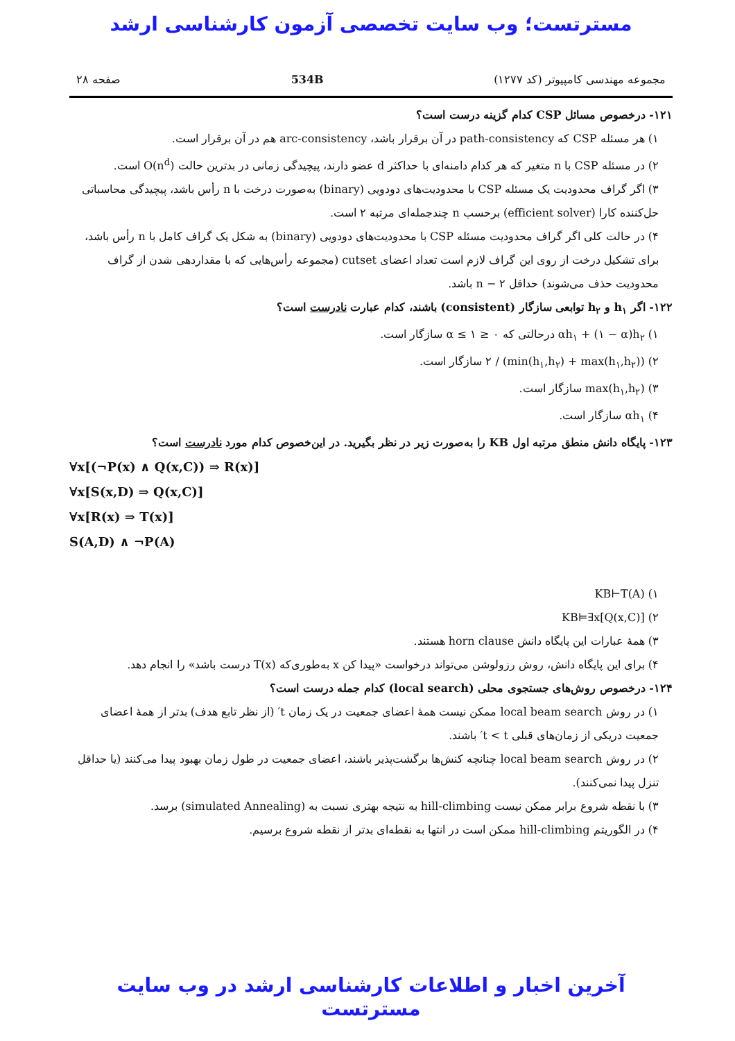مسترتست؛ وب سایت تخصصی آزمون کارشناسی ارشد
مجموعه مهندسی کامپیوتر (کد ۱۲۷۷) 534B صفحه ۲۸
۱۲۱- درخصوص مسائل CSP کدام گزینه درست است؟
۱) هر مسئله CSP که path-consistency در آن برقرار باشد، arc-consistency هم در آن برقرار است.
۲) در مسئله CSP با n متغیر که هر کدام دامنه‌ای با حداکثر d عضو دارند، پیچیدگی زمانی در بدترین حالت O(n<sup>d</sup>) است.
۳) اگر گراف محدودیت یک مسئله CSP با محدودیت‌های دودویی (binary) به‌صورت درخت با n رأس باشد، پیچیدگی محاسباتی حل‌کننده کارا (efficient solver) برحسب n چندجمله‌ای مرتبه ۲ است.
۴) در حالت کلی اگر گراف محدودیت مسئله CSP با محدودیت‌های دودویی (binary) به شکل یک گراف کامل با n رأس باشد، برای تشکیل درخت از روی این گراف لازم است تعداد اعضای cutset (مجموعه رأس‌هایی که با مقداردهی شدن از گراف محدودیت حذف می‌شوند) حداقل n − ۲ باشد.
۱۲۲- اگر h<sub>۱</sub> و h<sub>۲</sub> توابعی سازگار (consistent) باشند، کدام عبارت نادرست است؟
۱) αh<sub>۱</sub> + (۱ − α)h<sub>۲</sub> درحالتی که ۰ ≤ α ≤ ۱ سازگار است.
۲) (min(h<sub>۱</sub>,h<sub>۲</sub>) + max(h<sub>۱</sub>,h<sub>۲</sub>)) / ۲ سازگار است.
۳) max(h<sub>۱</sub>,h<sub>۲</sub>) سازگار است.
۴) αh<sub>۱</sub> سازگار است.
۱۲۳- پایگاه دانش منطق مرتبه اول KB را به‌صورت زیر در نظر بگیرید. در این‌خصوص کدام مورد نادرست است؟
∀x[(¬P(x) ∧ Q(x,C)) ⇒ R(x)]
∀x[S(x,D) ⇒ Q(x,C)]
∀x[R(x) ⇒ T(x)]
S(A,D) ∧ ¬P(A)
۱) KB⊢T(A)
۲) KB⊨∃x[Q(x,C)]
۳) همهٔ عبارات این پایگاه دانش horn clause هستند.
۴) برای این پایگاه دانش، روش رزولوشن می‌تواند درخواست «پیدا کن x به‌طوری‌که T(x) درست باشد» را انجام دهد.
۱۲۴- درخصوص روش‌های جستجوی محلی (local search) کدام جمله درست است؟
۱) در روش local beam search ممکن نیست همهٔ اعضای جمعیت در یک زمان t′ (از نظر تابع هدف) بدتر از همهٔ اعضای جمعیت دریکی از زمان‌های قبلی t < t′ باشند.
۲) در روش local beam search چنانچه کنش‌ها برگشت‌پذیر باشند، اعضای جمعیت در طول زمان بهبود پیدا می‌کنند (یا حداقل تنزل پیدا نمی‌کنند).
۳) با نقطه شروع برابر ممکن نیست hill-climbing به نتیجه بهتری نسبت به (simulated Annealing) برسد.
۴) در الگوریتم hill-climbing ممکن است در انتها به نقطه‌ای بدتر از نقطه شروع برسیم.
آخرین اخبار و اطلاعات کارشناسی ارشد در وب سایت مسترتست